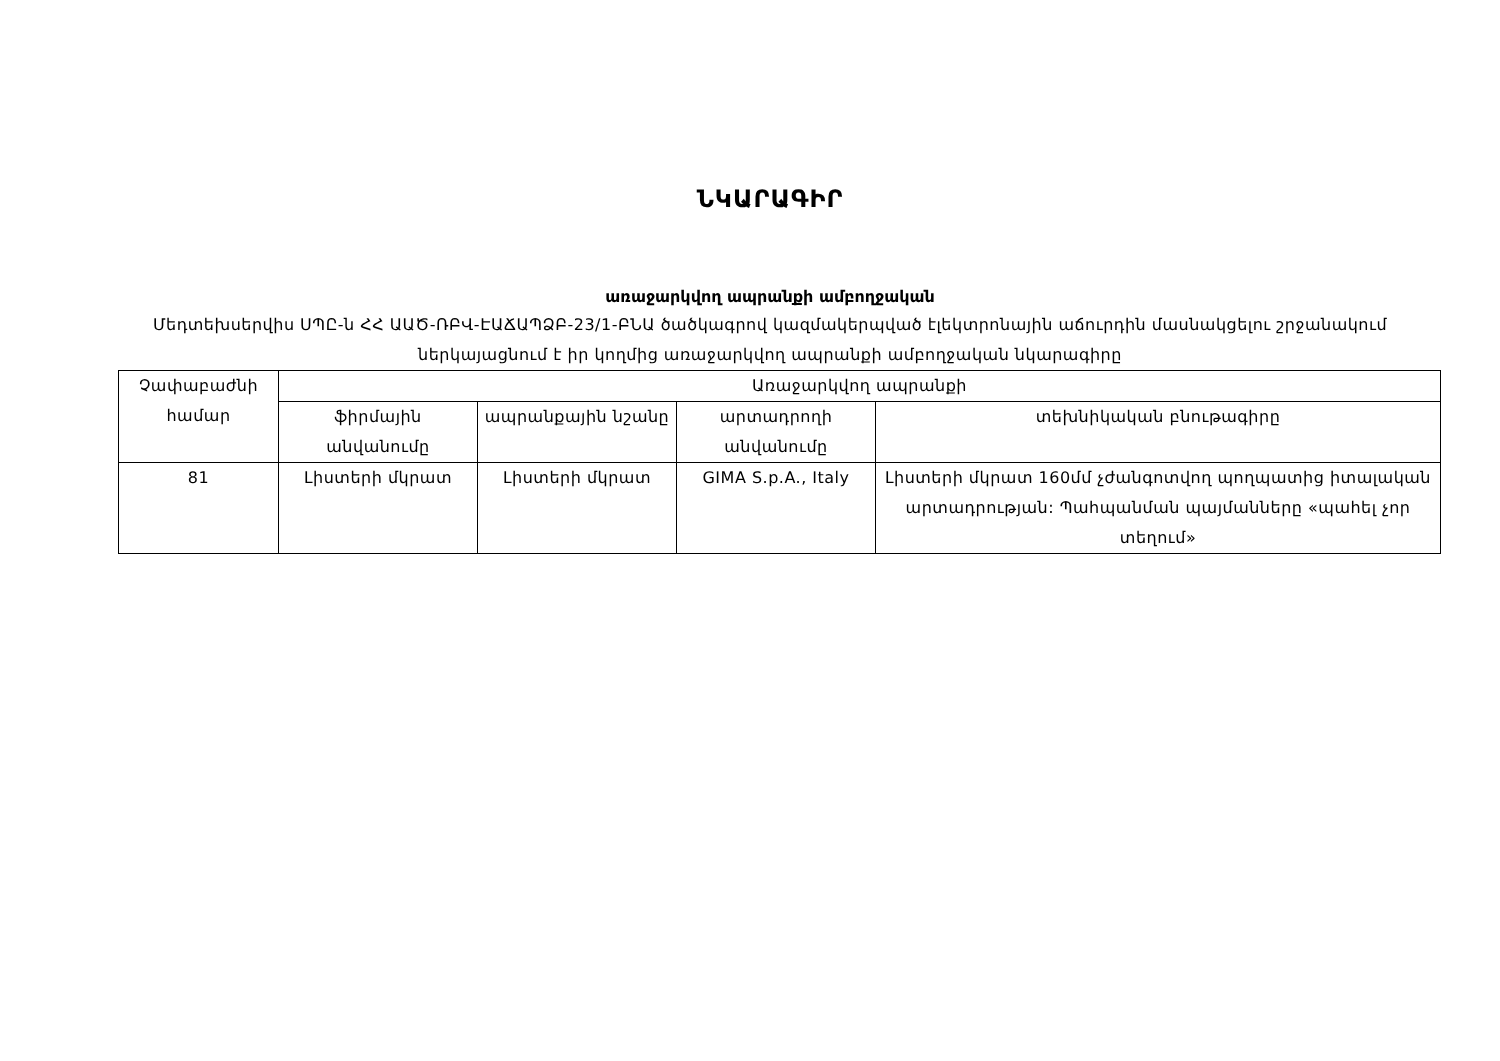ՆԿԱՐԱԳԻՐ
առաջարկվող ապրանքի ամբողջական
Մեդտեխսերվիս ՍՊԸ-ն ՀՀ ԱԱԾ-ՌԲՎ-ԷԱՃԱՊՁԲ-23/1-ԲՆԱ ծածկագրով կազմակերպված էլեկտրոնային աճուրդին մասնակցելու շրջանակում ներկայացնում է իր կողմից առաջարկվող ապրանքի ամբողջական նկարագիրը
| Չափաբաժնի համար | Առաջարկվող ապրանքի | | | |
| --- | --- | --- | --- | --- |
| | ֆիրմային անվանումը | ապրանքային նշանը | արտադրողի անվանումը | տեխնիկական բնութագիրը |
| 81 | Լիստերի մկրատ | Լիստերի մկրատ | GIMA S.p.A., Italy | Լիստերի մկրատ 160մմ չժանգոտվող պողպատից իտալական արտադրության: Պահպանման պայմանները «պահել չոր տեղում» |